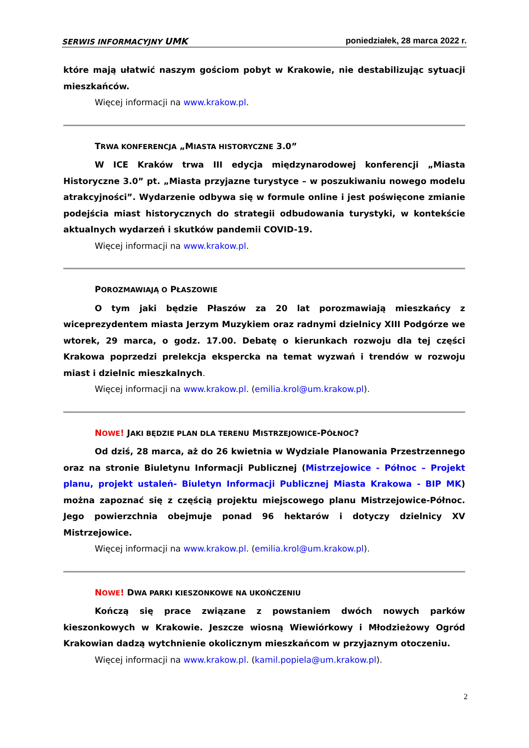SERWIS INFORMACYJNY UMK poniedziałek, 28 marca 2022 r.
które mają ułatwić naszym gościom pobyt w Krakowie, nie destabilizując sytuacji mieszkańców.
Więcej informacji na www.krakow.pl.
TRWA KONFERENCJA „MIASTA HISTORYCZNE 3.0”
W ICE Kraków trwa III edycja międzynarodowej konferencji „Miasta Historyczne 3.0” pt. „Miasta przyjazne turystyce – w poszukiwaniu nowego modelu atrakcyjności”. Wydarzenie odbywa się w formule online i jest poświęcone zmianie podejścia miast historycznych do strategii odbudowania turystyki, w kontekście aktualnych wydarzeń i skutków pandemii COVID-19.
Więcej informacji na www.krakow.pl.
POROZMAWIAJĄ O PŁASZOWIE
O tym jaki będzie Płaszów za 20 lat porozmawiają mieszkańcy z wiceprezydentem miasta Jerzym Muzykiem oraz radnymi dzielnicy XIII Podgórze we wtorek, 29 marca, o godz. 17.00. Debatę o kierunkach rozwoju dla tej części Krakowa poprzedzi prelekcja ekspercka na temat wyzwań i trendów w rozwoju miast i dzielnic mieszkalnych.
Więcej informacji na www.krakow.pl. (emilia.krol@um.krakow.pl).
NOWE! JAKI BĘDZIE PLAN DLA TERENU MISTRZEJOWICE-PÓŁNOC?
Od dziś, 28 marca, aż do 26 kwietnia w Wydziale Planowania Przestrzennego oraz na stronie Biuletynu Informacji Publicznej (Mistrzejowice - Północ – Projekt planu, projekt ustaleń- Biuletyn Informacji Publicznej Miasta Krakowa - BIP MK) można zapoznać się z częścią projektu miejscowego planu Mistrzejowice-Północ. Jego powierzchnia obejmuje ponad 96 hektarów i dotyczy dzielnicy XV Mistrzejowice.
Więcej informacji na www.krakow.pl. (emilia.krol@um.krakow.pl).
NOWE! DWA PARKI KIESZONKOWE NA UKOŃCZENIU
Kończą się prace związane z powstaniem dwóch nowych parków kieszonkowych w Krakowie. Jeszcze wiosną Wiewiórkowy i Młodzieżowy Ogród Krakowian dadzą wytchnienie okolicznym mieszkańcom w przyjaznym otoczeniu.
Więcej informacji na www.krakow.pl. (kamil.popiela@um.krakow.pl).
2